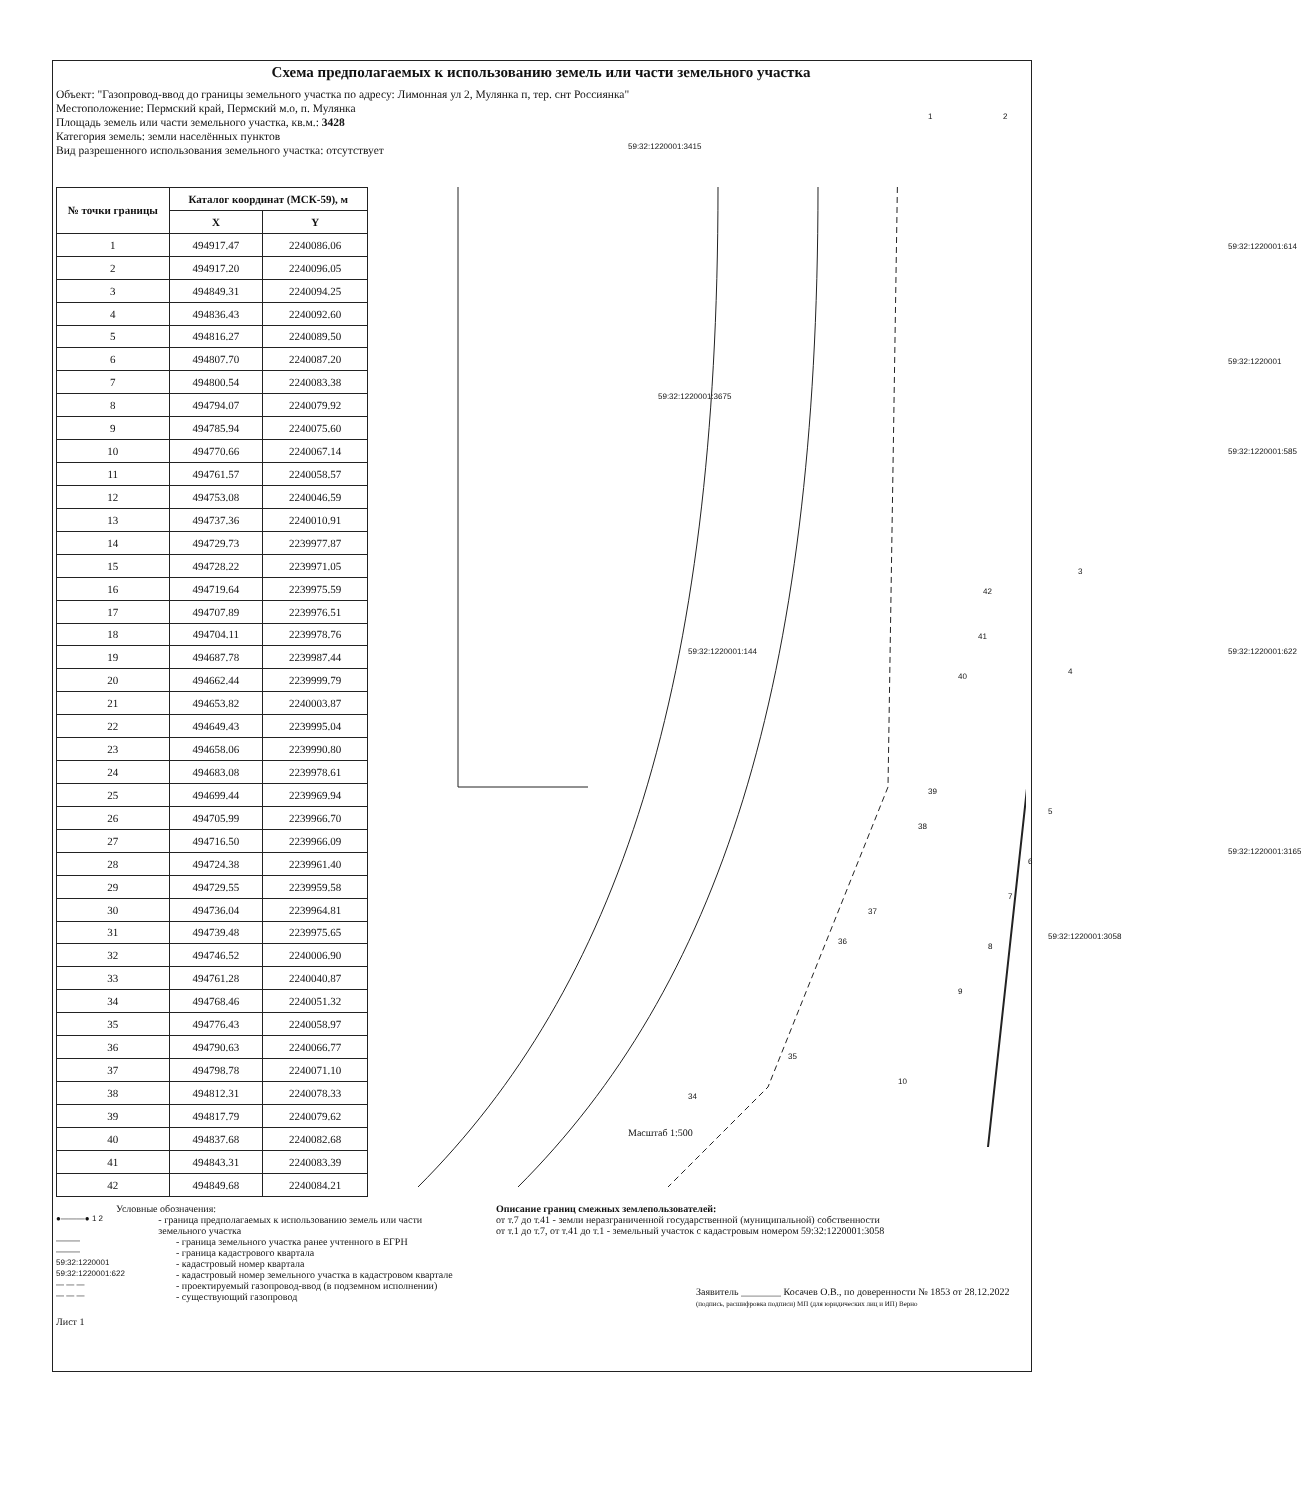Схема предполагаемых к использованию земель или части земельного участка
Объект: "Газопровод-ввод до границы земельного участка по адресу: Лимонная ул 2, Мулянка п, тер. снт Россиянка"
Местоположение: Пермский край, Пермский м.о, п. Мулянка
Площадь земель или части земельного участка, кв.м.: 3428
Категория земель: земли населённых пунктов
Вид разрешенного использования земельного участка: отсутствует
| № точки границы | Каталог координат (МСК-59), м | |
| --- | --- | --- |
| | X | Y |
| 1 | 494917.47 | 2240086.06 |
| 2 | 494917.20 | 2240096.05 |
| 3 | 494849.31 | 2240094.25 |
| 4 | 494836.43 | 2240092.60 |
| 5 | 494816.27 | 2240089.50 |
| 6 | 494807.70 | 2240087.20 |
| 7 | 494800.54 | 2240083.38 |
| 8 | 494794.07 | 2240079.92 |
| 9 | 494785.94 | 2240075.60 |
| 10 | 494770.66 | 2240067.14 |
| 11 | 494761.57 | 2240058.57 |
| 12 | 494753.08 | 2240046.59 |
| 13 | 494737.36 | 2240010.91 |
| 14 | 494729.73 | 2239977.87 |
| 15 | 494728.22 | 2239971.05 |
| 16 | 494719.64 | 2239975.59 |
| 17 | 494707.89 | 2239976.51 |
| 18 | 494704.11 | 2239978.76 |
| 19 | 494687.78 | 2239987.44 |
| 20 | 494662.44 | 2239999.79 |
| 21 | 494653.82 | 2240003.87 |
| 22 | 494649.43 | 2239995.04 |
| 23 | 494658.06 | 2239990.80 |
| 24 | 494683.08 | 2239978.61 |
| 25 | 494699.44 | 2239969.94 |
| 26 | 494705.99 | 2239966.70 |
| 27 | 494716.50 | 2239966.09 |
| 28 | 494724.38 | 2239961.40 |
| 29 | 494729.55 | 2239959.58 |
| 30 | 494736.04 | 2239964.81 |
| 31 | 494739.48 | 2239975.65 |
| 32 | 494746.52 | 2240006.90 |
| 33 | 494761.28 | 2240040.87 |
| 34 | 494768.46 | 2240051.32 |
| 35 | 494776.43 | 2240058.97 |
| 36 | 494790.63 | 2240066.77 |
| 37 | 494798.78 | 2240071.10 |
| 38 | 494812.31 | 2240078.33 |
| 39 | 494817.79 | 2240079.62 |
| 40 | 494837.68 | 2240082.68 |
| 41 | 494843.31 | 2240083.39 |
| 42 | 494849.68 | 2240084.21 |
59:32:1220001:3415
59:32:1220001:3675
59:32:1220001:144
59:32:1220001:614
59:32:1220001
59:32:1220001:585
59:32:1220001:622
59:32:1220001:3165
59:32:1220001:3058
1 2
3
4
5
6
7
8
9
10
34
35
36
37
38
39
40
41
42
Масштаб 1:500
Условные обозначения:
●———● 1 2 - граница предполагаемых к использованию земель или части земельного участка
——— - граница земельного участка ранее учтенного в ЕГРН
——— - граница кадастрового квартала
59:32:1220001 - кадастровый номер квартала
59:32:1220001:622 - кадастровый номер земельного участка в кадастровом квартале
— — — - проектируемый газопровод-ввод (в подземном исполнении)
— — — - существующий газопровод
Описание границ смежных землепользователей:
от т.7 до т.41 - земли неразграниченной государственной (муниципальной) собственности
от т.1 до т.7, от т.41 до т.1 - земельный участок с кадастровым номером 59:32:1220001:3058
Заявитель ________ Косачев О.В., по доверенности № 1853 от 28.12.2022
(подпись, расшифровка подписи) МП (для юридических лиц и ИП) Верно
Лист 1